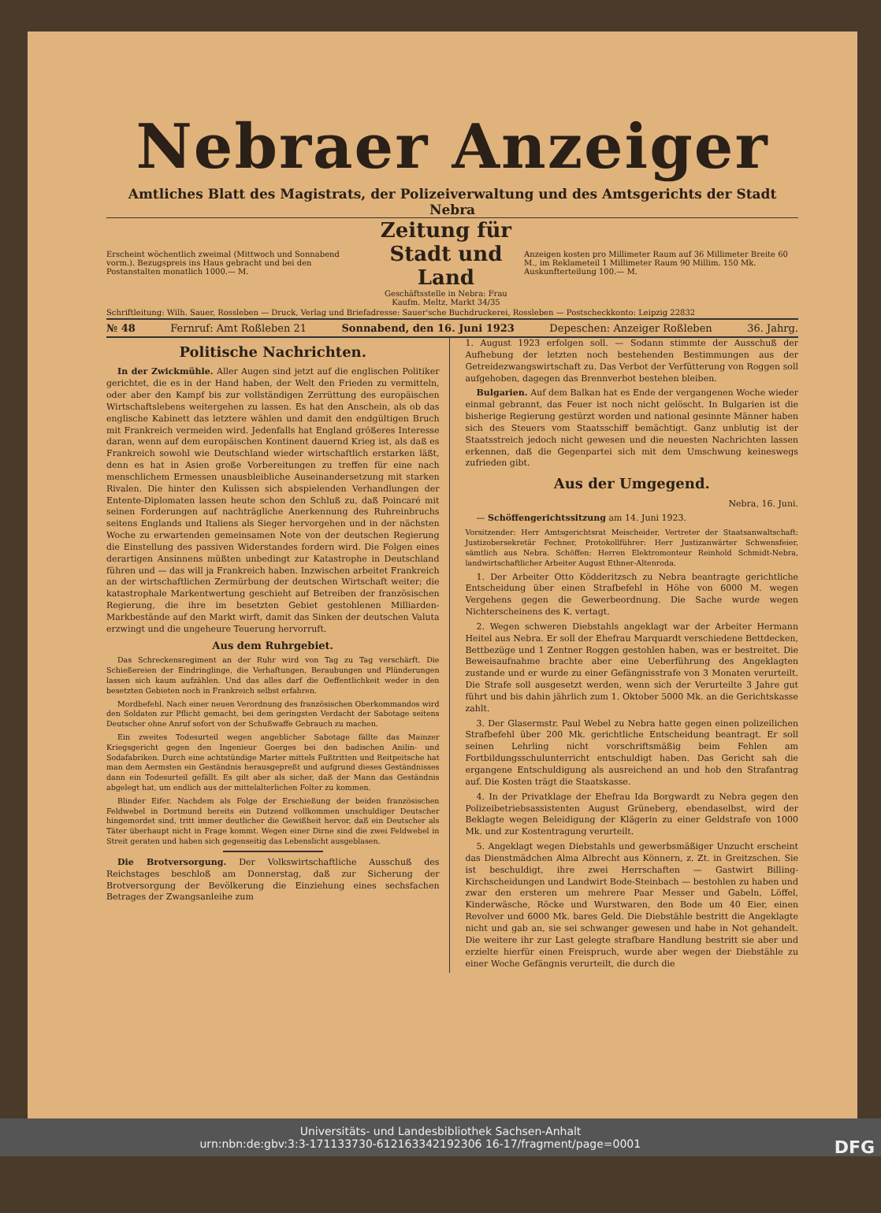Nebraer Anzeiger
Amtliches Blatt des Magistrats, der Polizeiverwaltung und des Amtsgerichts der Stadt Nebra
Erscheint wöchentlich zweimal (Mittwoch und Sonnabend vorm.). Bezugspreis ins Haus gebracht und bei den Postanstalten monatlich 1000.— M.
Zeitung für Stadt und Land
Geschäftsstelle in Nebra: Frau Kaufm. Meltz, Markt 34/35
Anzeigen kosten pro Millimeter Raum auf 36 Millimeter Breite 60 M., im Reklameteil 1 Millimeter Raum 90 Millim. 150 Mk. Auskunfterteilung 100.— M.
Schriftleitung: Wilh. Sauer, Rossleben — Druck, Verlag und Briefadresse: Sauer'sche Buchdruckerei, Rossleben — Postscheckkonto: Leipzig 22832
№ 48 Fernruf: Amt Roßleben 21 Sonnabend, den 16. Juni 1923 Depeschen: Anzeiger Roßleben 36. Jahrg.
Politische Nachrichten.
In der Zwickmühle. Aller Augen sind jetzt auf die englischen Politiker gerichtet, die es in der Hand haben, der Welt den Frieden zu vermitteln, oder aber den Kampf bis zur vollständigen Zerrüttung des europäischen Wirtschaftslebens weitergehen zu lassen. Es hat den Anschein, als ob das englische Kabinett das letztere wählen und damit den endgültigen Bruch mit Frankreich vermeiden wird. Jedenfalls hat England größeres Interesse daran, wenn auf dem europäischen Kontinent dauernd Krieg ist, als daß es Frankreich sowohl wie Deutschland wieder wirtschaftlich erstarken läßt, denn es hat in Asien große Vorbereitungen zu treffen für eine nach menschlichem Ermessen unausbleibliche Auseinandersetzung mit starken Rivalen. Die hinter den Kulissen sich abspielenden Verhandlungen der Entente-Diplomaten lassen heute schon den Schluß zu, daß Poincaré mit seinen Forderungen auf nachträgliche Anerkennung des Ruhreinbruchs seitens Englands und Italiens als Sieger hervorgehen und in der nächsten Woche zu erwartenden gemeinsamen Note von der deutschen Regierung die Einstellung des passiven Widerstandes fordern wird. Die Folgen eines derartigen Ansinnens müßten unbedingt zur Katastrophe in Deutschland führen und — das will ja Frankreich haben. Inzwischen arbeitet Frankreich an der wirtschaftlichen Zermürbung der deutschen Wirtschaft weiter; die katastrophale Markentwertung geschieht auf Betreiben der französischen Regierung, die ihre im besetzten Gebiet gestohlenen Milliarden-Markbestände auf den Markt wirft, damit das Sinken der deutschen Valuta erzwingt und die ungeheure Teuerung hervorruft.
Aus dem Ruhrgebiet.
Das Schreckensregiment an der Ruhr wird von Tag zu Tag verschärft. Die Schießereien der Eindringlinge, die Verhaftungen, Beraubungen und Plünderungen lassen sich kaum aufzählen. Und das alles darf die Oeffentlichkeit weder in den besetzten Gebieten noch in Frankreich selbst erfahren.
Mordbefehl. Nach einer neuen Verordnung des französischen Oberkommandos wird den Soldaten zur Pflicht gemacht, bei dem geringsten Verdacht der Sabotage seitens Deutscher ohne Anruf sofort von der Schußwaffe Gebrauch zu machen.
Ein zweites Todesurteil wegen angeblicher Sabotage fällte das Mainzer Kriegsgericht gegen den Ingenieur Goerges bei den badischen Anilin- und Sodafabriken. Durch eine achtstündige Marter mittels Fußtritten und Reitpeitsche hat man dem Aermsten ein Geständnis herausgepreßt und aufgrund dieses Geständnisses dann ein Todesurteil gefällt. Es gilt aber als sicher, daß der Mann das Geständnis abgelegt hat, um endlich aus der mittelalterlichen Folter zu kommen.
Blinder Eifer. Nachdem als Folge der Erschießung der beiden französischen Feldwebel in Dortmund bereits ein Dutzend vollkommen unschuldiger Deutscher hingemordet sind, tritt immer deutlicher die Gewißheit hervor, daß ein Deutscher als Täter überhaupt nicht in Frage kommt. Wegen einer Dirne sind die zwei Feldwebel in Streit geraten und haben sich gegenseitig das Lebenslicht ausgeblasen.
Die Brotversorgung. Der Volkswirtschaftliche Ausschuß des Reichstages beschloß am Donnerstag, daß zur Sicherung der Brotversorgung der Bevölkerung die Einziehung eines sechsfachen Betrages der Zwangsanleihe zum
1. August 1923 erfolgen soll. — Sodann stimmte der Ausschuß der Aufhebung der letzten noch bestehenden Bestimmungen aus der Getreidezwangswirtschaft zu. Das Verbot der Verfütterung von Roggen soll aufgehoben, dagegen das Brennverbot bestehen bleiben.
Bulgarien. Auf dem Balkan hat es Ende der vergangenen Woche wieder einmal gebrannt, das Feuer ist noch nicht gelöscht. In Bulgarien ist die bisherige Regierung gestürzt worden und national gesinnte Männer haben sich des Steuers vom Staatsschiff bemächtigt. Ganz unblutig ist der Staatsstreich jedoch nicht gewesen und die neuesten Nachrichten lassen erkennen, daß die Gegenpartei sich mit dem Umschwung keineswegs zufrieden gibt.
Aus der Umgegend.
Nebra, 16. Juni.
— Schöffengerichtssitzung am 14. Juni 1923.
Vorsitzender: Herr Amtsgerichtsrat Meischeider, Vertreter der Staatsanwaltschaft: Justizobersekretär Fechner, Protokollführer: Herr Justizanwärter Schwensfeier, sämtlich aus Nebra. Schöffen: Herren Elektromonteur Reinhold Schmidt-Nebra, landwirtschaftlicher Arbeiter August Ethner-Altenroda.
1. Der Arbeiter Otto Ködderitzsch zu Nebra beantragte gerichtliche Entscheidung über einen Strafbefehl in Höhe von 6000 M. wegen Vergehens gegen die Gewerbeordnung. Die Sache wurde wegen Nichterscheinens des K. vertagt.
2. Wegen schweren Diebstahls angeklagt war der Arbeiter Hermann Heitel aus Nebra. Er soll der Ehefrau Marquardt verschiedene Bettdecken, Bettbezüge und 1 Zentner Roggen gestohlen haben, was er bestreitet. Die Beweisaufnahme brachte aber eine Ueberführung des Angeklagten zustande und er wurde zu einer Gefängnisstrafe von 3 Monaten verurteilt. Die Strafe soll ausgesetzt werden, wenn sich der Verurteilte 3 Jahre gut führt und bis dahin jährlich zum 1. Oktober 5000 Mk. an die Gerichtskasse zahlt.
3. Der Glasermstr. Paul Webel zu Nebra hatte gegen einen polizeilichen Strafbefehl über 200 Mk. gerichtliche Entscheidung beantragt. Er soll seinen Lehrling nicht vorschriftsmäßig beim Fehlen am Fortbildungsschulunterricht entschuldigt haben. Das Gericht sah die ergangene Entschuldigung als ausreichend an und hob den Strafantrag auf. Die Kosten trägt die Staatskasse.
4. In der Privatklage der Ehefrau Ida Borgwardt zu Nebra gegen den Polizeibetriebsassistenten August Grüneberg, ebendaselbst, wird der Beklagte wegen Beleidigung der Klägerin zu einer Geldstrafe von 1000 Mk. und zur Kostentragung verurteilt.
5. Angeklagt wegen Diebstahls und gewerbsmäßiger Unzucht erscheint das Dienstmädchen Alma Albrecht aus Könnern, z. Zt. in Greitzschen. Sie ist beschuldigt, ihre zwei Herrschaften — Gastwirt Billing-Kirchscheidungen und Landwirt Bode-Steinbach — bestohlen zu haben und zwar den ersteren um mehrere Paar Messer und Gabeln, Löffel, Kinderwäsche, Röcke und Wurstwaren, den Bode um 40 Eier, einen Revolver und 6000 Mk. bares Geld. Die Diebstähle bestritt die Angeklagte nicht und gab an, sie sei schwanger gewesen und habe in Not gehandelt. Die weitere ihr zur Last gelegte strafbare Handlung bestritt sie aber und erzielte hierfür einen Freispruch, wurde aber wegen der Diebstähle zu einer Woche Gefängnis verurteilt, die durch die
Universitäts- und Landesbibliothek Sachsen-Anhalt
urn:nbn:de:gbv:3:3-171133730-612163342192306 16-17/fragment/page=0001 DFG